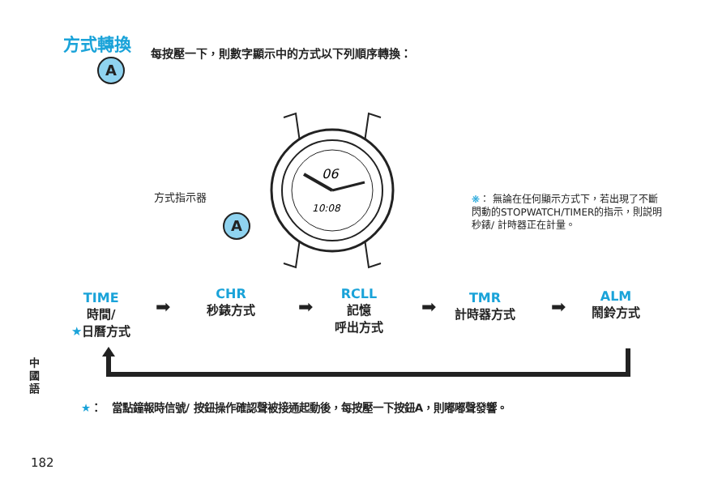方式轉換
A每按壓一下，則數字顯示中的方式以下列順序轉換：
06
10:08
方式指示器
A
❋： 無論在任何顯示方式下，若出現了不斷閃動的STOPWATCH/TIMER的指示，則説明秒錶/ 計時器正在計量。
TIME
時間/
★日曆方式
➡
CHR
秒錶方式
➡
RCLL
記憶
呼出方式
➡
TMR
計時器方式
➡
ALM
鬧鈴方式
中國語
★：　當點鐘報時信號/ 按鈕操作確認聲被接通起動後，每按壓一下按鈕A，則嘟嘟聲發響。
182